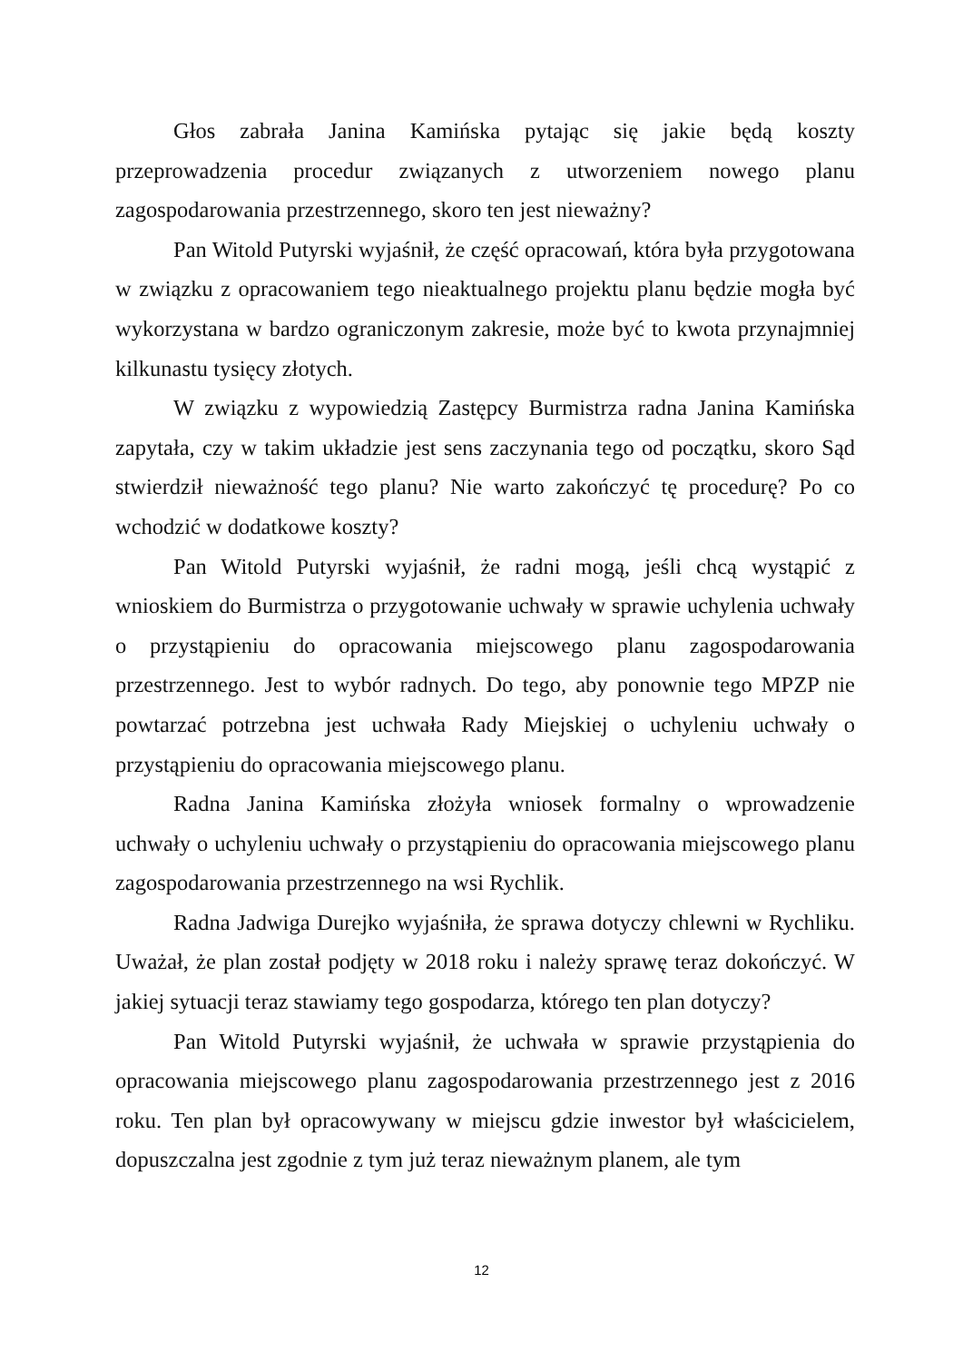Głos zabrała Janina Kamińska pytając się jakie będą koszty przeprowadzenia procedur związanych z utworzeniem nowego planu zagospodarowania przestrzennego, skoro ten jest nieważny?
Pan Witold Putyrski wyjaśnił, że część opracowań, która była przygotowana w związku z opracowaniem tego nieaktualnego projektu planu będzie mogła być wykorzystana w bardzo ograniczonym zakresie, może być to kwota przynajmniej kilkunastu tysięcy złotych.
W związku z wypowiedzią Zastępcy Burmistrza radna Janina Kamińska zapytała, czy w takim układzie jest sens zaczynania tego od początku, skoro Sąd stwierdził nieważność tego planu? Nie warto zakończyć tę procedurę? Po co wchodzić w dodatkowe koszty?
Pan Witold Putyrski wyjaśnił, że radni mogą, jeśli chcą wystąpić z wnioskiem do Burmistrza o przygotowanie uchwały w sprawie uchylenia uchwały o przystąpieniu do opracowania miejscowego planu zagospodarowania przestrzennego. Jest to wybór radnych. Do tego, aby ponownie tego MPZP nie powtarzać potrzebna jest uchwała Rady Miejskiej o uchyleniu uchwały o przystąpieniu do opracowania miejscowego planu.
Radna Janina Kamińska złożyła wniosek formalny o wprowadzenie uchwały o uchyleniu uchwały o przystąpieniu do opracowania miejscowego planu zagospodarowania przestrzennego na wsi Rychlik.
Radna Jadwiga Durejko wyjaśniła, że sprawa dotyczy chlewni w Rychliku. Uważał, że plan został podjęty w 2018 roku i należy sprawę teraz dokończyć. W jakiej sytuacji teraz stawiamy tego gospodarza, którego ten plan dotyczy?
Pan Witold Putyrski wyjaśnił, że uchwała w sprawie przystąpienia do opracowania miejscowego planu zagospodarowania przestrzennego jest z 2016 roku. Ten plan był opracowywany w miejscu gdzie inwestor był właścicielem, dopuszczalna jest zgodnie z tym już teraz nieważnym planem, ale tym
12